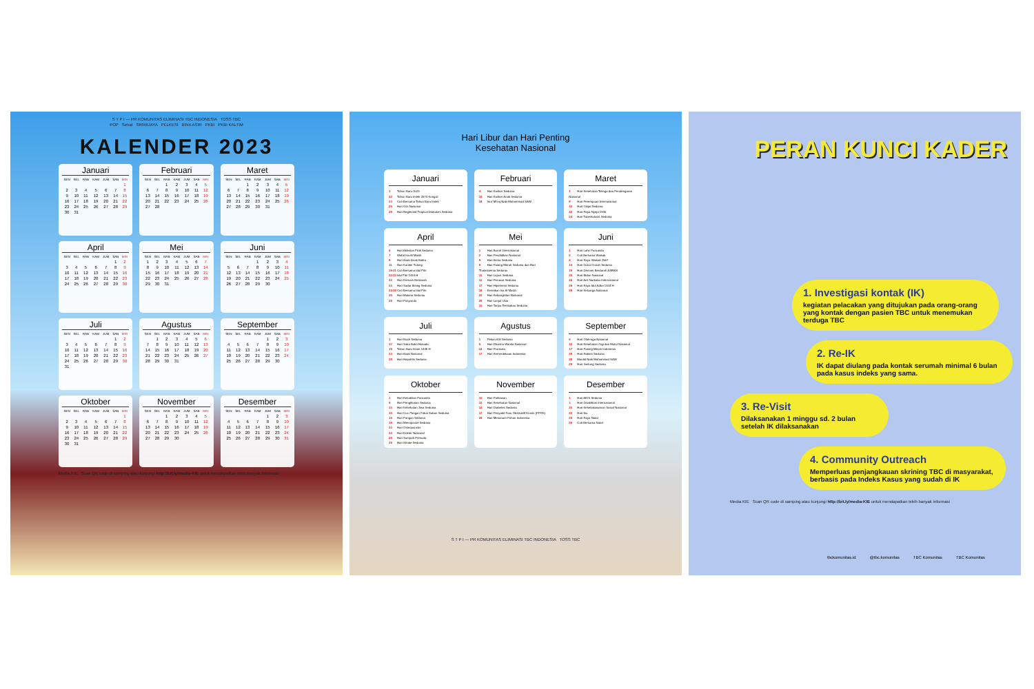S T P I — PR KOMUNITAS ELIMINASI TBC INDONESIA TOSS TBC
POP Sehat SRIWIJAYA PELKESI BINA ASRI PKBI PKBI KALTIM
KALENDER 2023
Januari
| SEN | SEL | RAB | KAM | JUM | SAB | MIN |
| --- | --- | --- | --- | --- | --- | --- |
| | | | | | | 1 |
| 2 | 3 | 4 | 5 | 6 | 7 | 8 |
| 9 | 10 | 11 | 12 | 13 | 14 | 15 |
| 16 | 17 | 18 | 19 | 20 | 21 | 22 |
| 23 | 24 | 25 | 26 | 27 | 28 | 29 |
| 30 | 31 | | | | | |
Februari
| SEN | SEL | RAB | KAM | JUM | SAB | MIN |
| --- | --- | --- | --- | --- | --- | --- |
| | | 1 | 2 | 3 | 4 | 5 |
| 6 | 7 | 8 | 9 | 10 | 11 | 12 |
| 13 | 14 | 15 | 16 | 17 | 18 | 19 |
| 20 | 21 | 22 | 23 | 24 | 25 | 26 |
| 27 | 28 | | | | | |
Maret
| SEN | SEL | RAB | KAM | JUM | SAB | MIN |
| --- | --- | --- | --- | --- | --- | --- |
| | | 1 | 2 | 3 | 4 | 5 |
| 6 | 7 | 8 | 9 | 10 | 11 | 12 |
| 13 | 14 | 15 | 16 | 17 | 18 | 19 |
| 20 | 21 | 22 | 23 | 24 | 25 | 26 |
| 27 | 28 | 29 | 30 | 31 | | |
April
| SEN | SEL | RAB | KAM | JUM | SAB | MIN |
| --- | --- | --- | --- | --- | --- | --- |
| | | | | | 1 | 2 |
| 3 | 4 | 5 | 6 | 7 | 8 | 9 |
| 10 | 11 | 12 | 13 | 14 | 15 | 16 |
| 17 | 18 | 19 | 20 | 21 | 22 | 23 |
| 24 | 25 | 26 | 27 | 28 | 29 | 30 |
Mei
| SEN | SEL | RAB | KAM | JUM | SAB | MIN |
| --- | --- | --- | --- | --- | --- | --- |
| 1 | 2 | 3 | 4 | 5 | 6 | 7 |
| 8 | 9 | 10 | 11 | 12 | 13 | 14 |
| 15 | 16 | 17 | 18 | 19 | 20 | 21 |
| 22 | 23 | 24 | 25 | 26 | 27 | 28 |
| 29 | 30 | 31 | | | | |
Juni
| SEN | SEL | RAB | KAM | JUM | SAB | MIN |
| --- | --- | --- | --- | --- | --- | --- |
| | | | 1 | 2 | 3 | 4 |
| 5 | 6 | 7 | 8 | 9 | 10 | 11 |
| 12 | 13 | 14 | 15 | 16 | 17 | 18 |
| 19 | 20 | 21 | 22 | 23 | 24 | 25 |
| 26 | 27 | 28 | 29 | 30 | | |
Juli
| SEN | SEL | RAB | KAM | JUM | SAB | MIN |
| --- | --- | --- | --- | --- | --- | --- |
| | | | | | 1 | 2 |
| 3 | 4 | 5 | 6 | 7 | 8 | 9 |
| 10 | 11 | 12 | 13 | 14 | 15 | 16 |
| 17 | 18 | 19 | 20 | 21 | 22 | 23 |
| 24 | 25 | 26 | 27 | 28 | 29 | 30 |
| 31 | | | | | | |
Agustus
| SEN | SEL | RAB | KAM | JUM | SAB | MIN |
| --- | --- | --- | --- | --- | --- | --- |
| | 1 | 2 | 3 | 4 | 5 | 6 |
| 7 | 8 | 9 | 10 | 11 | 12 | 13 |
| 14 | 15 | 16 | 17 | 18 | 19 | 20 |
| 21 | 22 | 23 | 24 | 25 | 26 | 27 |
| 28 | 29 | 30 | 31 | | | |
September
| SEN | SEL | RAB | KAM | JUM | SAB | MIN |
| --- | --- | --- | --- | --- | --- | --- |
| | | | | 1 | 2 | 3 |
| 4 | 5 | 6 | 7 | 8 | 9 | 10 |
| 11 | 12 | 13 | 14 | 15 | 16 | 17 |
| 18 | 19 | 20 | 21 | 22 | 23 | 24 |
| 25 | 26 | 27 | 28 | 29 | 30 | |
Oktober
| SEN | SEL | RAB | KAM | JUM | SAB | MIN |
| --- | --- | --- | --- | --- | --- | --- |
| | | | | | | 1 |
| 2 | 3 | 4 | 5 | 6 | 7 | 8 |
| 9 | 10 | 11 | 12 | 13 | 14 | 15 |
| 16 | 17 | 18 | 19 | 20 | 21 | 22 |
| 23 | 24 | 25 | 26 | 27 | 28 | 29 |
| 30 | 31 | | | | | |
November
| SEN | SEL | RAB | KAM | JUM | SAB | MIN |
| --- | --- | --- | --- | --- | --- | --- |
| | | 1 | 2 | 3 | 4 | 5 |
| 6 | 7 | 8 | 9 | 10 | 11 | 12 |
| 13 | 14 | 15 | 16 | 17 | 18 | 19 |
| 20 | 21 | 22 | 23 | 24 | 25 | 26 |
| 27 | 28 | 29 | 30 | | | |
Desember
| SEN | SEL | RAB | KAM | JUM | SAB | MIN |
| --- | --- | --- | --- | --- | --- | --- |
| | | | | 1 | 2 | 3 |
| 4 | 5 | 6 | 7 | 8 | 9 | 10 |
| 11 | 12 | 13 | 14 | 15 | 16 | 17 |
| 18 | 19 | 20 | 21 | 22 | 23 | 24 |
| 25 | 26 | 27 | 28 | 29 | 30 | 31 |
Media KIE Scan QR code di samping atau kunjungi http://bit.ly/media-KIE untuk mendapatkan lebih banyak informasi
Hari Libur dan Hari Penting
Kesehatan Nasional
Januari
1 Tahun Baru 2023
22 Tahun Baru Imlek 2574 Kongzil
23 Cuti Bersama Tahun Baru Imlek
25 Hari Gizi Nasional
29 Hari Neglected Tropical Diseases Sedunia
Februari
4 Hari Kanker Sedunia
15 Hari Kanker Anak Sedunia
18 Isra' Mi'raj Nabi Muhammad SAW
Maret
1 Hari Kesehatan Telinga dan Pendengaran Nasional
8 Hari Perempuan Internasional
10 Hari Ginjal Sedunia
22 Hari Raya Nyepi 1945
24 Hari Tuberkulosis Sedunia
April
6 Hari Aktivitas Fisik Sedunia
7 Wafat Isa Al Masih
8 Hari Anak-Anak Balita
11 Hari Kanker Tulang
19-21 Cuti Bersama Idul Fitri
22-23 Idul Fitri 1444 H
22 Hari Demam Berdarah
24 Hari Sadar Bising Sedunia
24-25 Cuti Bersama Idul Fitri
25 Hari Malaria Sedunia
29 Hari Posyandu
Mei
1 Hari Buruh Internasional
2 Hari Pendidikan Nasional
5 Hari Asma Sedunia
8 Hari Palang Merah Sedunia dan Hari Thalassemia Sedunia
10 Hari Lupus Sedunia
12 Hari Perawat Sedunia
17 Hari Hipertensi Sedunia
18 Kenaikan Isa Al Masih
20 Hari Kebangkitan Nasional
29 Hari Lanjut Usia
31 Hari Tanpa Tembakau Sedunia
Juni
1 Hari Lahir Pancasila
2 Cuti Bersama Waisak
4 Hari Raya Waisak 2567
14 Hari Donor Darah Sedunia
15 Hari Demam Berdarah ASEAN
25 Hari Bidan Nasional
26 Hari Anti Narkoba Internasional
29 Hari Raya Idul Adha 1444 H
29 Hari Keluarga Nasional
Juli
1 Hari Buah Sedunia
17 Hari Saka Bakti Husada
19 Tahun Baru Islam 1445 H
23 Hari Anak Nasional
28 Hari Hepatitis Sedunia
Agustus
1 Pekan ASI Sedunia
5 Hari Dharma Wanita Nasional
14 Hari Pramuka
17 Hari Kemerdekaan Indonesia
September
9 Hari Olahraga Nasional
12 Hari Kesehatan Gigi dan Mulut Nasional
17 Hari Palang Merah Indonesia
28 Hari Rabies Sedunia
28 Maulid Nabi Muhammad SAW
29 Hari Jantung Sedunia
Oktober
1 Hari Kesaktian Pancasila
9 Hari Penglihatan Sedunia
10 Hari Kesehatan Jiwa Sedunia
15 Hari Cuci Tangan Pakai Sabun Sedunia
16 Hari Pangan Sedunia
18 Hari Menopouse Sedunia
20 Hari Osteoporosis
24 Hari Dokter Nasional
28 Hari Sumpah Pemuda
29 Hari Stroke Sedunia
November
10 Hari Pahlawan
12 Hari Kesehatan Nasional
14 Hari Diabetes Sedunia
17 Hari Penyakit Paru Obstruktif Kronis (PPOK)
28 Hari Menanam Pohon Indonesia
Desember
1 Hari AIDS Sedunia
3 Hari Disabilitas Internasional
20 Hari Kesetiakawanan Sosial Nasional
22 Hari Ibu
25 Hari Raya Natal
26 Cuti Bersama Natal
S T P I — PR KOMUNITAS ELIMINASI TBC INDONESIA TOSS TBC
PERAN KUNCI KADER
1. Investigasi kontak (IK)
kegiatan pelacakan yang ditujukan pada orang-orang yang kontak dengan pasien TBC untuk menemukan terduga TBC
2. Re-IK
IK dapat diulang pada kontak serumah minimal 6 bulan pada kasus indeks yang sama.
3. Re-Visit
Dilaksanakan 1 minggu sd. 2 bulan setelah IK dilaksanakan
4. Community Outreach
Memperluas penjangkauan skrining TBC di masyarakat, berbasis pada Indeks Kasus yang sudah di IK
Media KIE Scan QR code di samping atau kunjungi http://bit.ly/media-KIE untuk mendapatkan lebih banyak informasi
tbckomunitas.id @tbc.komunitas TBC Komunitas TBC Komunitas